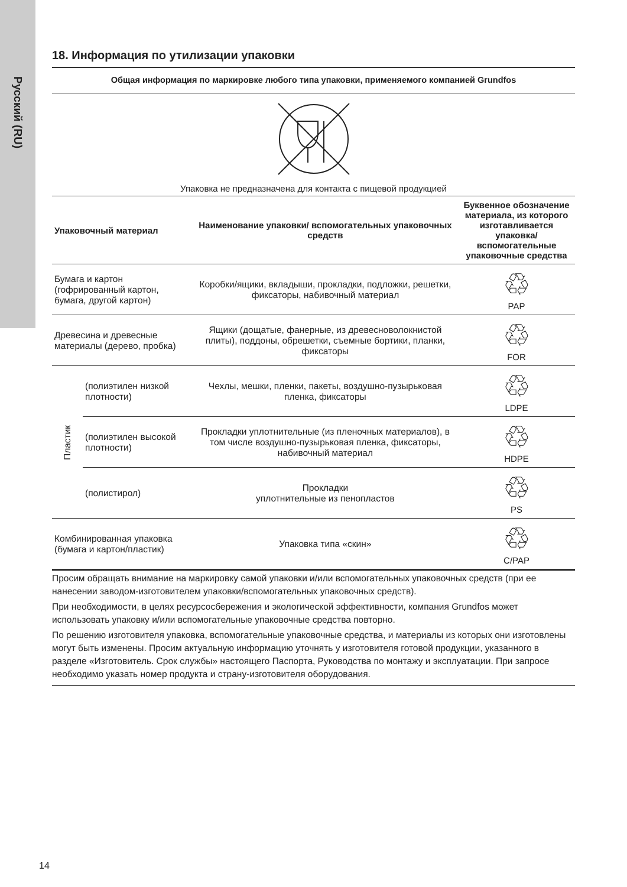Русский (RU)
18. Информация по утилизации упаковки
Общая информация по маркировке любого типа упаковки, применяемого компанией Grundfos
Упаковка не предназначена для контакта с пищевой продукцией
| Упаковочный материал | | Наименование упаковки/ вспомогательных упаковочных средств | Буквенное обозначение материала, из которого изготавливается упаковка/ вспомогательные упаковочные средства |
| --- | --- | --- | --- |
| Бумага и картон (гофрированный картон, бумага, другой картон) | | Коробки/ящики, вкладыши, прокладки, подложки, решетки, фиксаторы, набивочный материал | ♲ PAP |
| Древесина и древесные материалы (дерево, пробка) | | Ящики (дощатые, фанерные, из древесноволокнистой плиты), поддоны, обрешетки, съемные бортики, планки, фиксаторы | ♲ FOR |
| Пластик | (полиэтилен низкой плотности) | Чехлы, мешки, пленки, пакеты, воздушно-пузырьковая пленка, фиксаторы | ♲ LDPE |
| | (полиэтилен высокой плотности) | Прокладки уплотнительные (из пленочных материалов), в том числе воздушно-пузырьковая пленка, фиксаторы, набивочный материал | ♲ HDPE |
| | (полистирол) | Прокладки уплотнительные из пенопластов | ♲ PS |
| Комбинированная упаковка (бумага и картон/пластик) | | Упаковка типа «скин» | ♲ C/PAP |
Просим обращать внимание на маркировку самой упаковки и/или вспомогательных упаковочных средств (при ее нанесении заводом-изготовителем упаковки/вспомогательных упаковочных средств).
При необходимости, в целях ресурсосбережения и экологической эффективности, компания Grundfos может использовать упаковку и/или вспомогательные упаковочные средства повторно.
По решению изготовителя упаковка, вспомогательные упаковочные средства, и материалы из которых они изготовлены могут быть изменены. Просим актуальную информацию уточнять у изготовителя готовой продукции, указанного в разделе «Изготовитель. Срок службы» настоящего Паспорта, Руководства по монтажу и эксплуатации. При запросе необходимо указать номер продукта и страну-изготовителя оборудования.
14